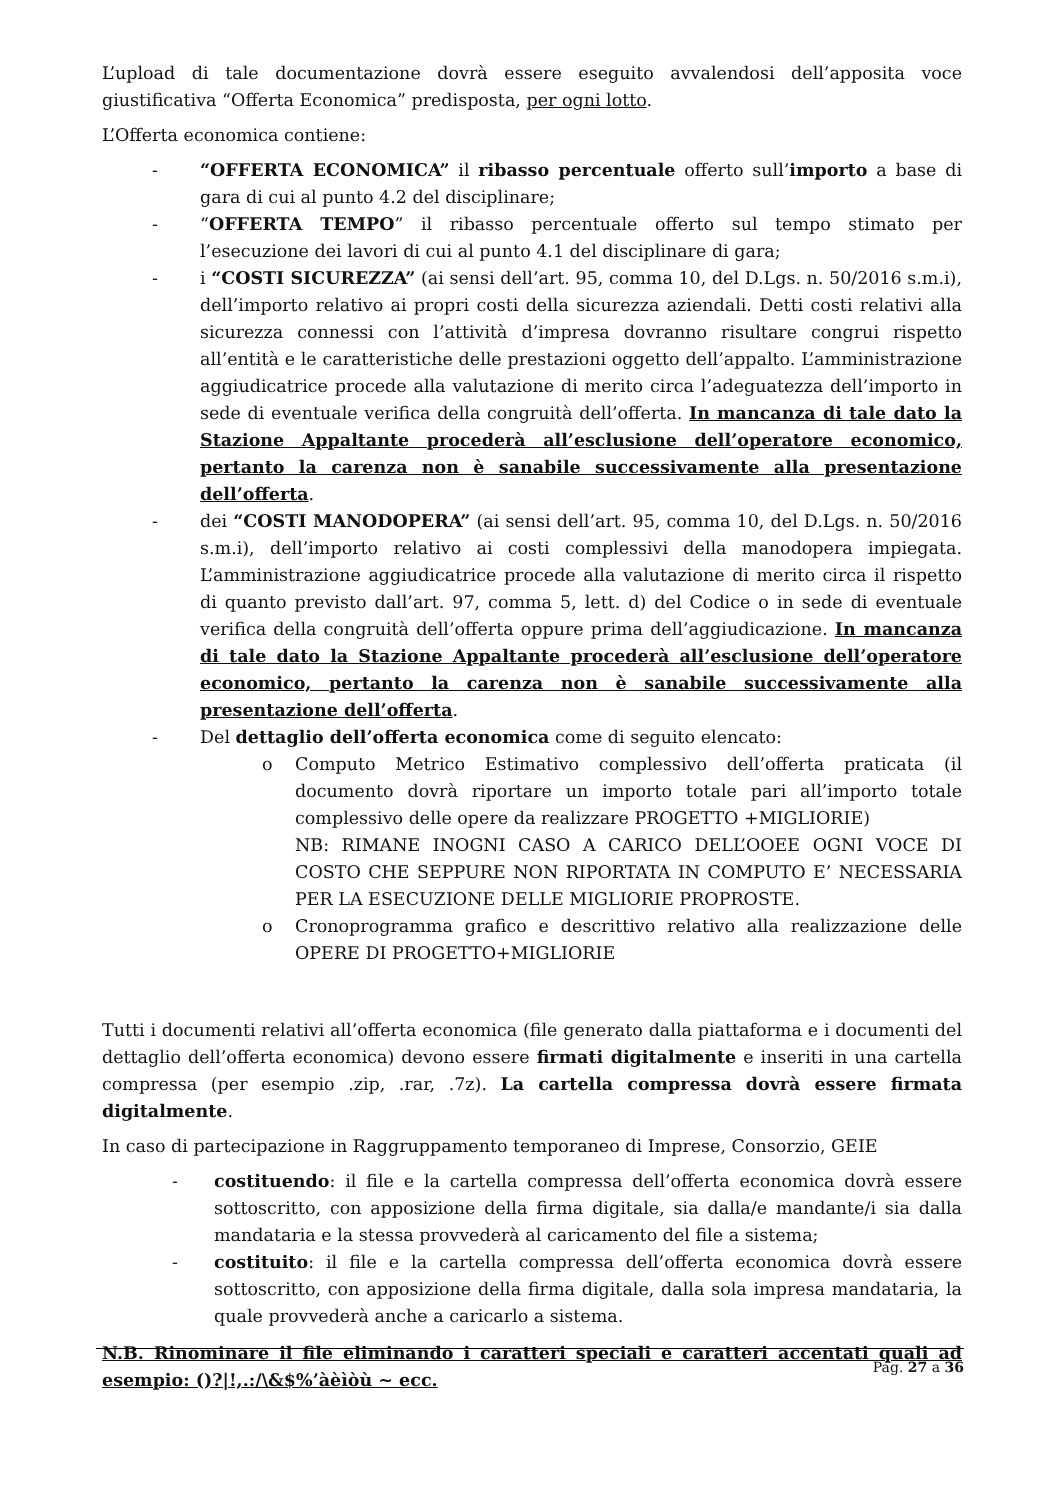L’upload di tale documentazione dovrà essere eseguito avvalendosi dell’apposita voce giustificativa “Offerta Economica” predisposta, per ogni lotto.
L’Offerta economica contiene:
- “OFFERTA ECONOMICA” il ribasso percentuale offerto sull’importo a base di gara di cui al punto 4.2 del disciplinare;
- “OFFERTA TEMPO” il ribasso percentuale offerto sul tempo stimato per l’esecuzione dei lavori di cui al punto 4.1 del disciplinare di gara;
- i “COSTI SICUREZZA” (ai sensi dell’art. 95, comma 10, del D.Lgs. n. 50/2016 s.m.i), dell’importo relativo ai propri costi della sicurezza aziendali. Detti costi relativi alla sicurezza connessi con l’attività d’impresa dovranno risultare congrui rispetto all’entità e le caratteristiche delle prestazioni oggetto dell’appalto. L’amministrazione aggiudicatrice procede alla valutazione di merito circa l’adeguatezza dell’importo in sede di eventuale verifica della congruità dell’offerta. In mancanza di tale dato la Stazione Appaltante procederà all’esclusione dell’operatore economico, pertanto la carenza non è sanabile successivamente alla presentazione dell’offerta.
- dei “COSTI MANODOPERA” (ai sensi dell’art. 95, comma 10, del D.Lgs. n. 50/2016 s.m.i), dell’importo relativo ai costi complessivi della manodopera impiegata. L’amministrazione aggiudicatrice procede alla valutazione di merito circa il rispetto di quanto previsto dall’art. 97, comma 5, lett. d) del Codice o in sede di eventuale verifica della congruità dell’offerta oppure prima dell’aggiudicazione. In mancanza di tale dato la Stazione Appaltante procederà all’esclusione dell’operatore economico, pertanto la carenza non è sanabile successivamente alla presentazione dell’offerta.
- Del dettaglio dell’offerta economica come di seguito elencato:
o Computo Metrico Estimativo complessivo dell’offerta praticata (il documento dovrà riportare un importo totale pari all’importo totale complessivo delle opere da realizzare PROGETTO +MIGLIORIE)
NB: RIMANE INOGNI CASO A CARICO DELL’OOEE OGNI VOCE DI COSTO CHE SEPPURE NON RIPORTATA IN COMPUTO E’ NECESSARIA PER LA ESECUZIONE DELLE MIGLIORIE PROPROSTE.
o Cronoprogramma grafico e descrittivo relativo alla realizzazione delle OPERE DI PROGETTO+MIGLIORIE
Tutti i documenti relativi all’offerta economica (file generato dalla piattaforma e i documenti del dettaglio dell’offerta economica) devono essere firmati digitalmente e inseriti in una cartella compressa (per esempio .zip, .rar, .7z). La cartella compressa dovrà essere firmata digitalmente.
In caso di partecipazione in Raggruppamento temporaneo di Imprese, Consorzio, GEIE
- costituendo: il file e la cartella compressa dell’offerta economica dovrà essere sottoscritto, con apposizione della firma digitale, sia dalla/e mandante/i sia dalla mandataria e la stessa provvederà al caricamento del file a sistema;
- costituito: il file e la cartella compressa dell’offerta economica dovrà essere sottoscritto, con apposizione della firma digitale, dalla sola impresa mandataria, la quale provvederà anche a caricarlo a sistema.
N.B. Rinominare il file eliminando i caratteri speciali e caratteri accentati quali ad esempio: ()?|!,.:/\&$%’àèìòù ~ ecc.
Pag. 27 a 36